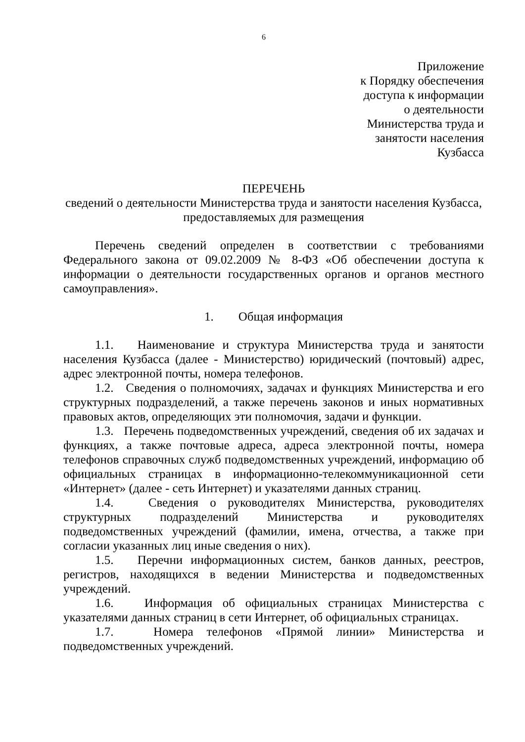6
Приложение
к Порядку обеспечения
доступа к информации
о деятельности
Министерства труда и
занятости населения
Кузбасса
ПЕРЕЧЕНЬ
сведений о деятельности Министерства труда и занятости населения Кузбасса,
предоставляемых для размещения
Перечень сведений определен в соответствии с требованиями Федерального закона от 09.02.2009 № 8-ФЗ «Об обеспечении доступа к информации о деятельности государственных органов и органов местного самоуправления».
1. Общая информация
1.1. Наименование и структура Министерства труда и занятости населения Кузбасса (далее - Министерство) юридический (почтовый) адрес, адрес электронной почты, номера телефонов.
1.2. Сведения о полномочиях, задачах и функциях Министерства и его структурных подразделений, а также перечень законов и иных нормативных правовых актов, определяющих эти полномочия, задачи и функции.
1.3. Перечень подведомственных учреждений, сведения об их задачах и функциях, а также почтовые адреса, адреса электронной почты, номера телефонов справочных служб подведомственных учреждений, информацию об официальных страницах в информационно-телекоммуникационной сети «Интернет» (далее - сеть Интернет) и указателями данных страниц.
1.4. Сведения о руководителях Министерства, руководителях структурных подразделений Министерства и руководителях подведомственных учреждений (фамилии, имена, отчества, а также при согласии указанных лиц иные сведения о них).
1.5. Перечни информационных систем, банков данных, реестров, регистров, находящихся в ведении Министерства и подведомственных учреждений.
1.6. Информация об официальных страницах Министерства с указателями данных страниц в сети Интернет, об официальных страницах.
1.7. Номера телефонов «Прямой линии» Министерства и подведомственных учреждений.